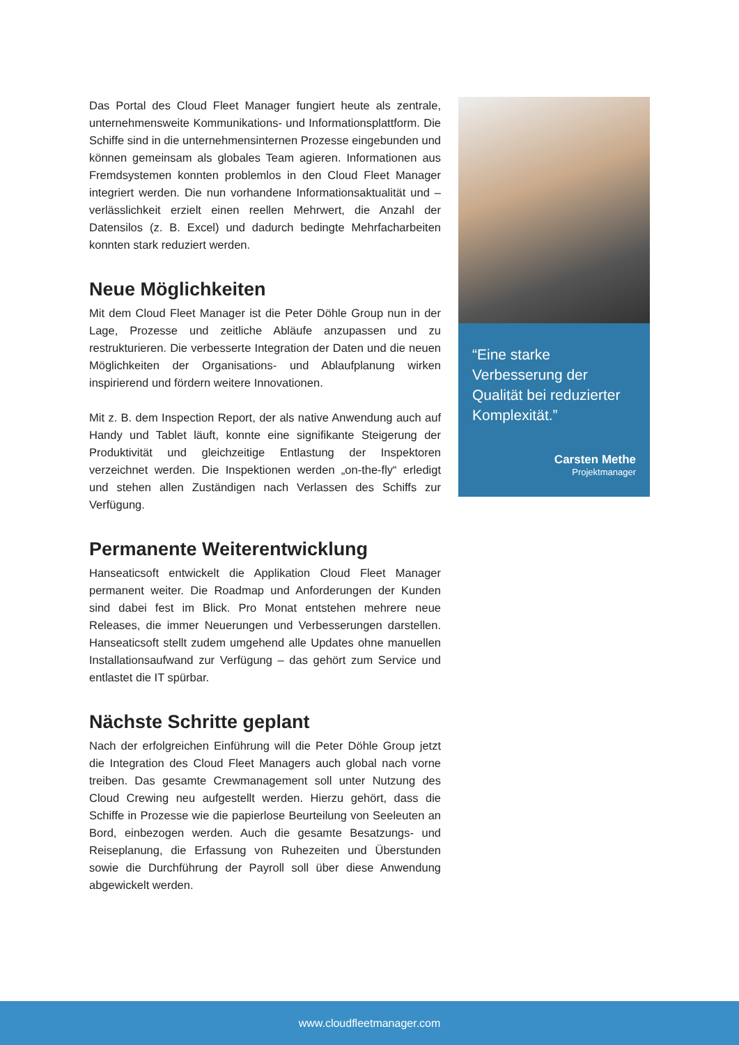Das Portal des Cloud Fleet Manager fungiert heute als zentrale, unternehmensweite Kommunikations- und Informationsplattform. Die Schiffe sind in die unternehmensinternen Prozesse eingebunden und können gemeinsam als globales Team agieren. Informationen aus Fremdsystemen konnten problemlos in den Cloud Fleet Manager integriert werden. Die nun vorhandene Informationsaktualität und – verlässlichkeit erzielt einen reellen Mehrwert, die Anzahl der Datensilos (z. B. Excel) und dadurch bedingte Mehrfacharbeiten konnten stark reduziert werden.
Neue Möglichkeiten
Mit dem Cloud Fleet Manager ist die Peter Döhle Group nun in der Lage, Prozesse und zeitliche Abläufe anzupassen und zu restrukturieren. Die verbesserte Integration der Daten und die neuen Möglichkeiten der Organisations- und Ablaufplanung wirken inspirierend und fördern weitere Innovationen.
Mit z. B. dem Inspection Report, der als native Anwendung auch auf Handy und Tablet läuft, konnte eine signifikante Steigerung der Produktivität und gleichzeitige Entlastung der Inspektoren verzeichnet werden. Die Inspektionen werden „on-the-fly“ erledigt und stehen allen Zuständigen nach Verlassen des Schiffs zur Verfügung.
Permanente Weiterentwicklung
Hanseaticsoft entwickelt die Applikation Cloud Fleet Manager permanent weiter. Die Roadmap und Anforderungen der Kunden sind dabei fest im Blick. Pro Monat entstehen mehrere neue Releases, die immer Neuerungen und Verbesserungen darstellen. Hanseaticsoft stellt zudem umgehend alle Updates ohne manuellen Installationsaufwand zur Verfügung – das gehört zum Service und entlastet die IT spürbar.
Nächste Schritte geplant
Nach der erfolgreichen Einführung will die Peter Döhle Group jetzt die Integration des Cloud Fleet Managers auch global nach vorne treiben. Das gesamte Crewmanagement soll unter Nutzung des Cloud Crewing neu aufgestellt werden. Hierzu gehört, dass die Schiffe in Prozesse wie die papierlose Beurteilung von Seeleuten an Bord, einbezogen werden. Auch die gesamte Besatzungs- und Reiseplanung, die Erfassung von Ruhezeiten und Überstunden sowie die Durchführung der Payroll soll über diese Anwendung abgewickelt werden.
“Eine starke Verbesserung der Qualität bei reduzierter Komplexität.”
Carsten Methe
Projektmanager
www.cloudfleetmanager.com